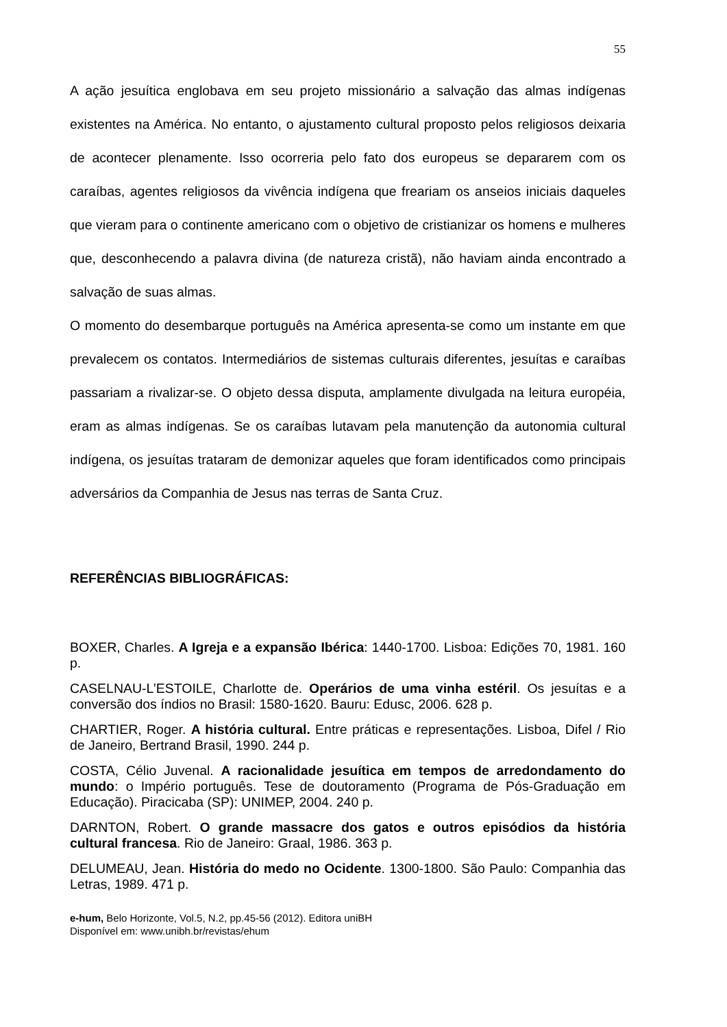55
A ação jesuítica englobava em seu projeto missionário a salvação das almas indígenas existentes na América. No entanto, o ajustamento cultural proposto pelos religiosos deixaria de acontecer plenamente. Isso ocorreria pelo fato dos europeus se depararem com os caraíbas, agentes religiosos da vivência indígena que freariam os anseios iniciais daqueles que vieram para o continente americano com o objetivo de cristianizar os homens e mulheres que, desconhecendo a palavra divina (de natureza cristã), não haviam ainda encontrado a salvação de suas almas.
O momento do desembarque português na América apresenta-se como um instante em que prevalecem os contatos. Intermediários de sistemas culturais diferentes, jesuítas e caraíbas passariam a rivalizar-se. O objeto dessa disputa, amplamente divulgada na leitura européia, eram as almas indígenas. Se os caraíbas lutavam pela manutenção da autonomia cultural indígena, os jesuítas trataram de demonizar aqueles que foram identificados como principais adversários da Companhia de Jesus nas terras de Santa Cruz.
REFERÊNCIAS BIBLIOGRÁFICAS:
BOXER, Charles. A Igreja e a expansão Ibérica: 1440-1700. Lisboa: Edições 70, 1981. 160 p.
CASELNAU-L’ESTOILE, Charlotte de. Operários de uma vinha estéril. Os jesuítas e a conversão dos índios no Brasil: 1580-1620. Bauru: Edusc, 2006. 628 p.
CHARTIER, Roger. A história cultural. Entre práticas e representações. Lisboa, Difel / Rio de Janeiro, Bertrand Brasil, 1990. 244 p.
COSTA, Célio Juvenal. A racionalidade jesuítica em tempos de arredondamento do mundo: o Império português. Tese de doutoramento (Programa de Pós-Graduação em Educação). Piracicaba (SP): UNIMEP, 2004. 240 p.
DARNTON, Robert. O grande massacre dos gatos e outros episódios da história cultural francesa. Rio de Janeiro: Graal, 1986. 363 p.
DELUMEAU, Jean. História do medo no Ocidente. 1300-1800. São Paulo: Companhia das Letras, 1989. 471 p.
e-hum, Belo Horizonte, Vol.5, N.2, pp.45-56 (2012). Editora uniBH
Disponível em: www.unibh.br/revistas/ehum